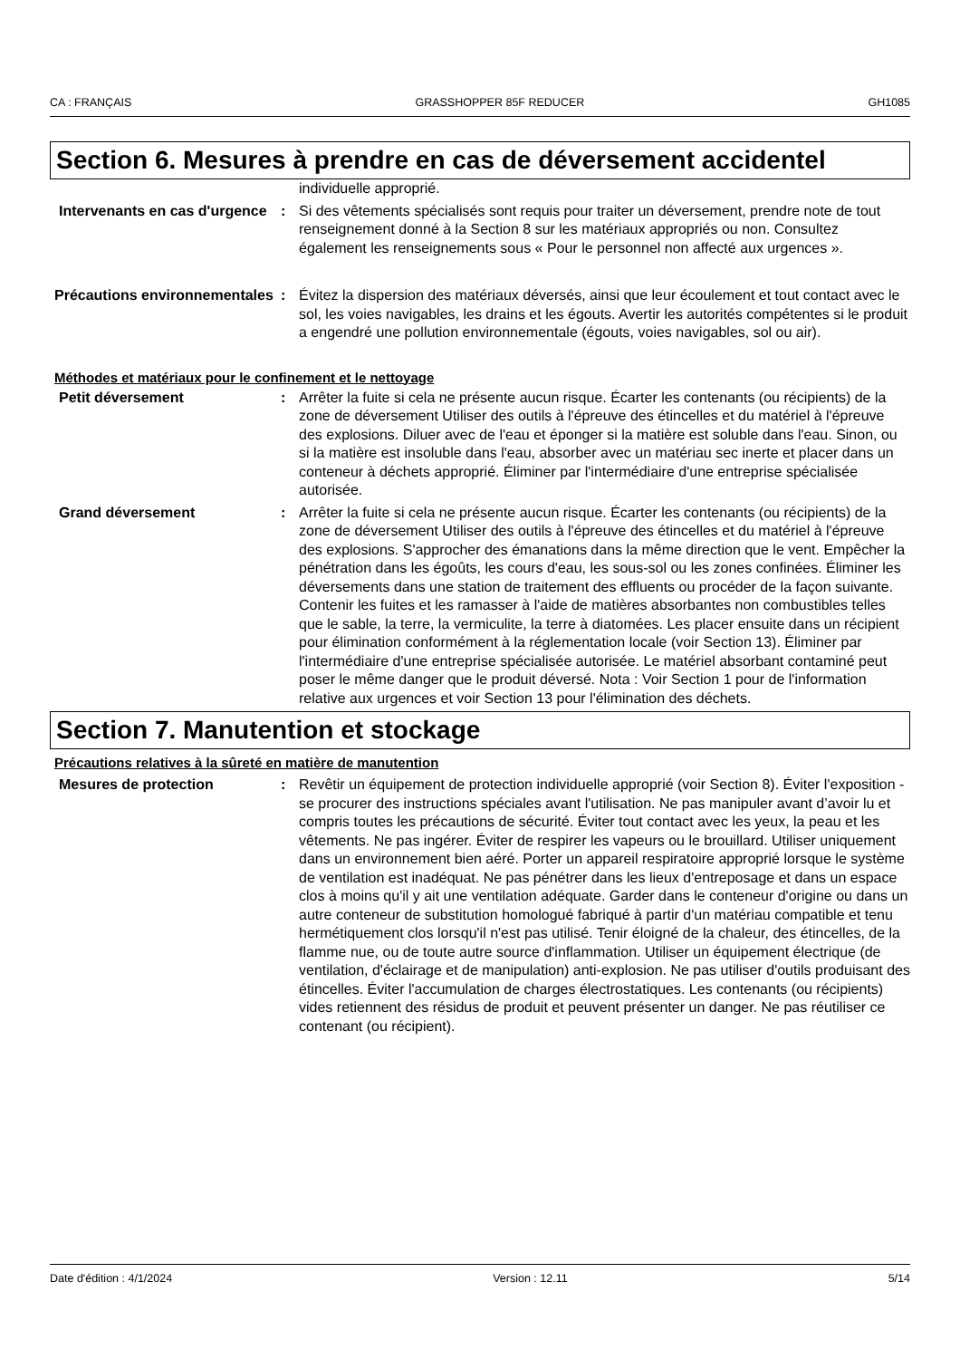CA : FRANÇAIS GRASSHOPPER 85F REDUCER GH1085
Section 6. Mesures à prendre en cas de déversement accidentel
individuelle approprié.
Intervenants en cas d'urgence
: Si des vêtements spécialisés sont requis pour traiter un déversement, prendre note de tout renseignement donné à la Section 8 sur les matériaux appropriés ou non. Consultez également les renseignements sous « Pour le personnel non affecté aux urgences ».
Précautions environnementales
: Évitez la dispersion des matériaux déversés, ainsi que leur écoulement et tout contact avec le sol, les voies navigables, les drains et les égouts. Avertir les autorités compétentes si le produit a engendré une pollution environnementale (égouts, voies navigables, sol ou air).
Méthodes et matériaux pour le confinement et le nettoyage
Petit déversement : Arrêter la fuite si cela ne présente aucun risque. Écarter les contenants (ou récipients) de la zone de déversement Utiliser des outils à l'épreuve des étincelles et du matériel à l'épreuve des explosions. Diluer avec de l'eau et éponger si la matière est soluble dans l'eau. Sinon, ou si la matière est insoluble dans l'eau, absorber avec un matériau sec inerte et placer dans un conteneur à déchets approprié. Éliminer par l'intermédiaire d'une entreprise spécialisée autorisée.
Grand déversement : Arrêter la fuite si cela ne présente aucun risque. Écarter les contenants (ou récipients) de la zone de déversement Utiliser des outils à l'épreuve des étincelles et du matériel à l'épreuve des explosions. S'approcher des émanations dans la même direction que le vent. Empêcher la pénétration dans les égoûts, les cours d'eau, les sous-sol ou les zones confinées. Éliminer les déversements dans une station de traitement des effluents ou procéder de la façon suivante. Contenir les fuites et les ramasser à l'aide de matières absorbantes non combustibles telles que le sable, la terre, la vermiculite, la terre à diatomées. Les placer ensuite dans un récipient pour élimination conformément à la réglementation locale (voir Section 13). Éliminer par l'intermédiaire d'une entreprise spécialisée autorisée. Le matériel absorbant contaminé peut poser le même danger que le produit déversé. Nota : Voir Section 1 pour de l'information relative aux urgences et voir Section 13 pour l'élimination des déchets.
Section 7. Manutention et stockage
Précautions relatives à la sûreté en matière de manutention
Mesures de protection : Revêtir un équipement de protection individuelle approprié (voir Section 8). Éviter l'exposition - se procurer des instructions spéciales avant l'utilisation. Ne pas manipuler avant d’avoir lu et compris toutes les précautions de sécurité. Éviter tout contact avec les yeux, la peau et les vêtements. Ne pas ingérer. Éviter de respirer les vapeurs ou le brouillard. Utiliser uniquement dans un environnement bien aéré. Porter un appareil respiratoire approprié lorsque le système de ventilation est inadéquat. Ne pas pénétrer dans les lieux d'entreposage et dans un espace clos à moins qu'il y ait une ventilation adéquate. Garder dans le conteneur d'origine ou dans un autre conteneur de substitution homologué fabriqué à partir d'un matériau compatible et tenu hermétiquement clos lorsqu'il n'est pas utilisé. Tenir éloigné de la chaleur, des étincelles, de la flamme nue, ou de toute autre source d'inflammation. Utiliser un équipement électrique (de ventilation, d'éclairage et de manipulation) anti-explosion. Ne pas utiliser d'outils produisant des étincelles. Éviter l'accumulation de charges électrostatiques. Les contenants (ou récipients) vides retiennent des résidus de produit et peuvent présenter un danger. Ne pas réutiliser ce contenant (ou récipient).
Date d'édition : 4/1/2024 Version : 12.11 5/14